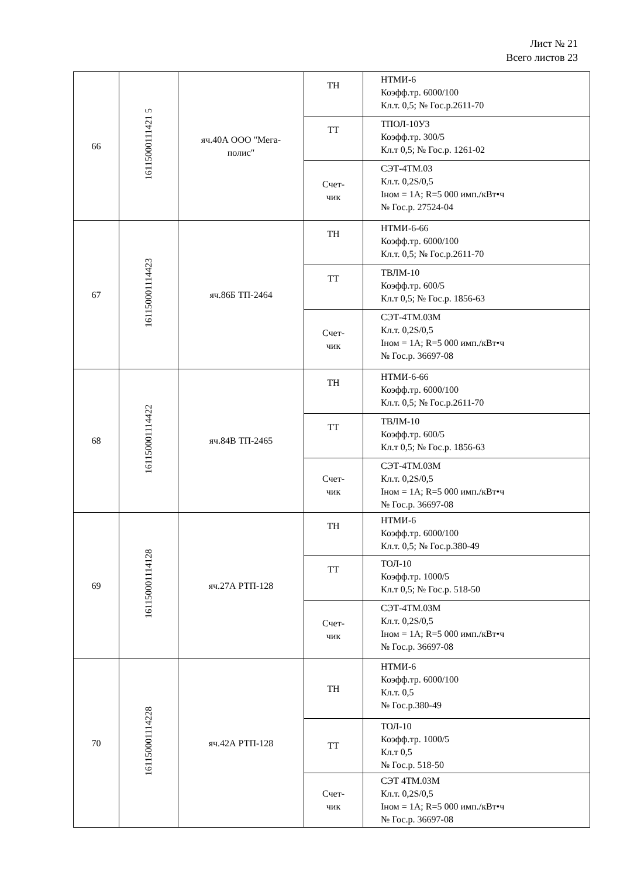Лист № 21
Всего листов 23
| 66 | 16115000111421 5 | яч.40А ООО "Мега- полис" | ТН | НТМИ-6 Коэфф.тр. 6000/100 Кл.т. 0,5; № Гос.р.2611-70 |
| | | | ТТ | ТПОЛ-10У3 Коэфф.тр. 300/5 Кл.т 0,5; № Гос.р. 1261-02 |
| | | | Счет- чик | СЭТ-4ТМ.03 Кл.т. 0,2S/0,5 Iном = 1А; R=5 000 имп./кВт•ч № Гос.р. 27524-04 |
| 67 | 161150001114423 | яч.86Б ТП-2464 | ТН | НТМИ-6-66 Коэфф.тр. 6000/100 Кл.т. 0,5; № Гос.р.2611-70 |
| | | | ТТ | ТВЛМ-10 Коэфф.тр. 600/5 Кл.т 0,5; № Гос.р. 1856-63 |
| | | | Счет- чик | СЭТ-4ТМ.03М Кл.т. 0,2S/0,5 Iном = 1А; R=5 000 имп./кВт•ч № Гос.р. 36697-08 |
| 68 | 161150001114422 | яч.84В ТП-2465 | ТН | НТМИ-6-66 Коэфф.тр. 6000/100 Кл.т. 0,5; № Гос.р.2611-70 |
| | | | ТТ | ТВЛМ-10 Коэфф.тр. 600/5 Кл.т 0,5; № Гос.р. 1856-63 |
| | | | Счет- чик | СЭТ-4ТМ.03М Кл.т. 0,2S/0,5 Iном = 1А; R=5 000 имп./кВт•ч № Гос.р. 36697-08 |
| 69 | 161150001114128 | яч.27А РТП-128 | ТН | НТМИ-6 Коэфф.тр. 6000/100 Кл.т. 0,5; № Гос.р.380-49 |
| | | | ТТ | ТОЛ-10 Коэфф.тр. 1000/5 Кл.т 0,5; № Гос.р. 518-50 |
| | | | Счет- чик | СЭТ-4ТМ.03М Кл.т. 0,2S/0,5 Iном = 1А; R=5 000 имп./кВт•ч № Гос.р. 36697-08 |
| 70 | 161150001114228 | яч.42А РТП-128 | ТН | НТМИ-6 Коэфф.тр. 6000/100 Кл.т. 0,5 № Гос.р.380-49 |
| | | | ТТ | ТОЛ-10 Коэфф.тр. 1000/5 Кл.т 0,5 № Гос.р. 518-50 |
| | | | Счет- чик | СЭТ 4ТМ.03М Кл.т. 0,2S/0,5 Iном = 1А; R=5 000 имп./кВт•ч № Гос.р. 36697-08 |